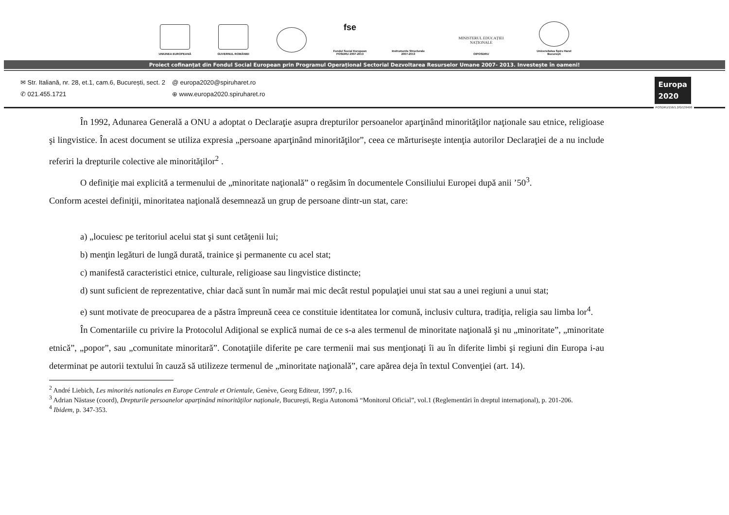UNIUNEA EUROPEANĂ GUVERNUL ROMÂNIEI
fse
Fondul Social European POSDRU 2007-2013
Instrumente Structurale 2007-2013
MINISTERUL EDUCAȚIEI NAȚIONALE
OIPOSDRU
Universitatea Spiru Haret București
Proiect cofinanțat din Fondul Social European prin Programul Operațional Sectorial Dezvoltarea Resurselor Umane 2007- 2013. Investește în oameni!
✉ Str. Italiană, nr. 28, et.1, cam.6, București, sect. 2
✆ 021.455.1721
@ europa2020@spiruharet.ro
⊕ www.europa2020.spiruharet.ro
Europa
2020
POSDRU/156/1.2/G/139490
În 1992, Adunarea Generală a ONU a adoptat o Declaraţie asupra drepturilor persoanelor aparţinând minorităţilor naţionale sau etnice, religioase şi lingvistice. În acest document se utiliza expresia „persoane aparţinând minorităţilor”, ceea ce mărturiseşte intenţia autorilor Declaraţiei de a nu include referiri la drepturile colective ale minorităţilor<sup>2</sup> .
O definiţie mai explicită a termenului de „minoritate naţională” o regăsim în documentele Consiliului Europei după anii ’50<sup>3</sup>.
Conform acestei definiţii, minoritatea naţională desemnează un grup de persoane dintr-un stat, care:
a) „locuiesc pe teritoriul acelui stat şi sunt cetăţenii lui;
b) menţin legături de lungă durată, trainice şi permanente cu acel stat;
c) manifestă caracteristici etnice, culturale, religioase sau lingvistice distincte;
d) sunt suficient de reprezentative, chiar dacă sunt în număr mai mic decât restul populaţiei unui stat sau a unei regiuni a unui stat;
e) sunt motivate de preocuparea de a păstra împreună ceea ce constituie identitatea lor comună, inclusiv cultura, tradiţia, religia sau limba lor<sup>4</sup>.
În Comentariile cu privire la Protocolul Adiţional se explică numai de ce s-a ales termenul de minoritate naţională şi nu „minoritate”, „minoritate etnică”, „popor”, sau „comunitate minoritară”. Conotaţiile diferite pe care termenii mai sus menţionaţi îi au în diferite limbi şi regiuni din Europa i-au determinat pe autorii textului în cauză să utilizeze termenul de „minoritate naţională”, care apărea deja în textul Convenţiei (art. 14).
<sup>2</sup> André Liebich, Les minorités nationales en Europe Centrale et Orientale, Genève, Georg Editeur, 1997, p.16.
<sup>3</sup> Adrian Năstase (coord), Drepturile persoanelor aparţinând minorităţilor naţionale, Bucureşti, Regia Autonomă “Monitorul Oficial”, vol.1 (Reglementări în dreptul internaţional), p. 201-206.
<sup>4</sup> Ibidem, p. 347-353.